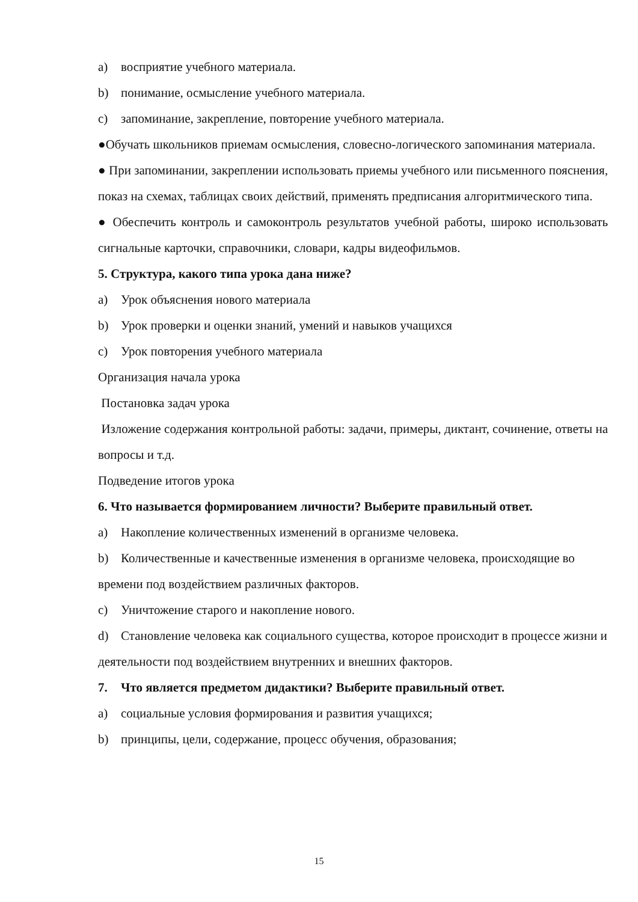a) восприятие учебного материала.
b) понимание, осмысление учебного материала.
c) запоминание, закрепление, повторение учебного материала.
●Обучать школьников приемам осмысления, словесно-логического запоминания материала.
● При запоминании, закреплении использовать приемы учебного или письменного пояснения, показ на схемах, таблицах своих действий, применять предписания алгоритмического типа.
● Обеспечить контроль и самоконтроль результатов учебной работы, широко использовать сигнальные карточки, справочники, словари, кадры видеофильмов.
5. Структура, какого типа урока дана ниже?
a) Урок объяснения нового материала
b) Урок проверки и оценки знаний, умений и навыков учащихся
c) Урок повторения учебного материала
Организация начала урока
Постановка задач урока
Изложение содержания контрольной работы: задачи, примеры, диктант, сочинение, ответы на вопросы и т.д.
Подведение итогов урока
6. Что называется формированием личности? Выберите правильный ответ.
a) Накопление количественных изменений в организме человека.
b) Количественные и качественные изменения в организме человека, происходящие во времени под воздействием различных факторов.
c) Уничтожение старого и накопление нового.
d) Становление человека как социального существа, которое происходит в процессе жизни и деятельности под воздействием внутренних и внешних факторов.
7. Что является предметом дидактики? Выберите правильный ответ.
a) социальные условия формирования и развития учащихся;
b) принципы, цели, содержание, процесс обучения, образования;
15